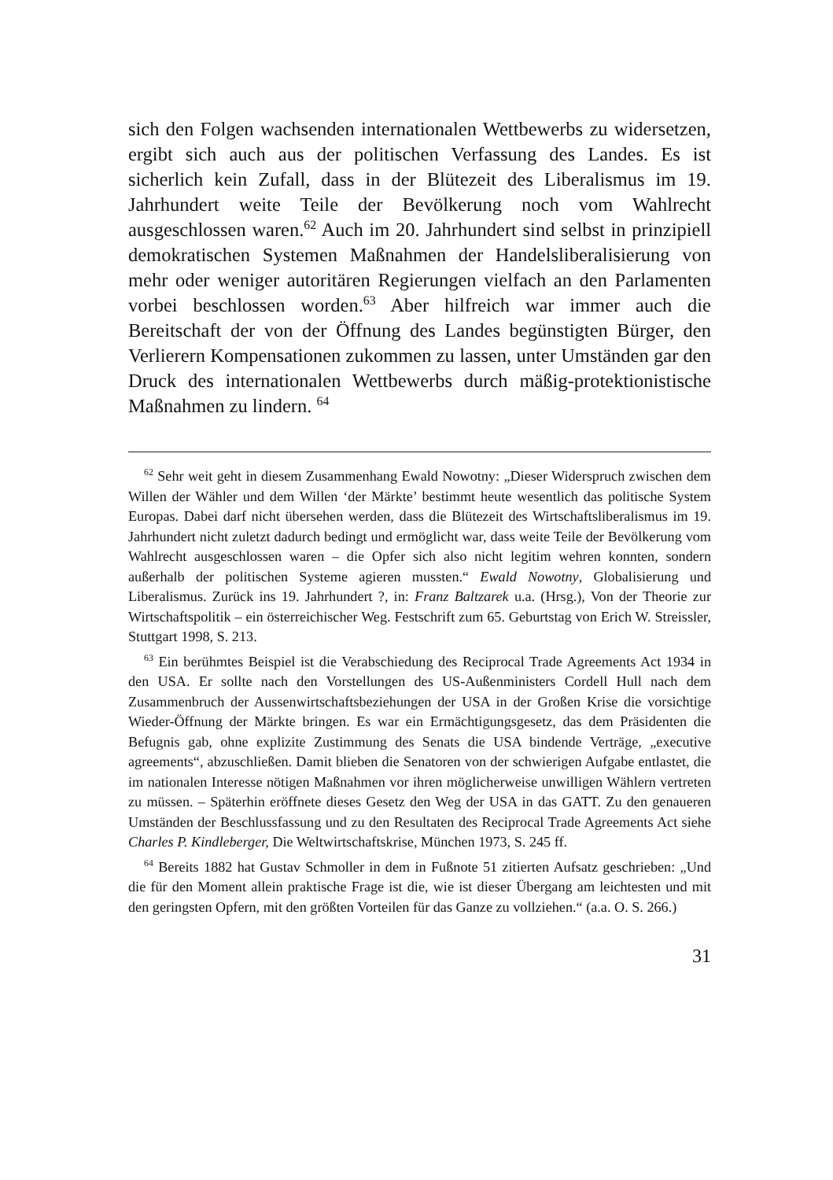sich den Folgen wachsenden internationalen Wettbewerbs zu widersetzen, ergibt sich auch aus der politischen Verfassung des Landes. Es ist sicherlich kein Zufall, dass in der Blütezeit des Liberalismus im 19. Jahrhundert weite Teile der Bevölkerung noch vom Wahlrecht ausgeschlossen waren.<sup>62</sup> Auch im 20. Jahrhundert sind selbst in prinzipiell demokratischen Systemen Maßnahmen der Handelsliberalisierung von mehr oder weniger autoritären Regierungen vielfach an den Parlamenten vorbei beschlossen worden.<sup>63</sup> Aber hilfreich war immer auch die Bereitschaft der von der Öffnung des Landes begünstigten Bürger, den Verlierern Kompensationen zukommen zu lassen, unter Umständen gar den Druck des internationalen Wettbewerbs durch mäßig-protektionistische Maßnahmen zu lindern. <sup>64</sup>
<sup>62</sup> Sehr weit geht in diesem Zusammenhang Ewald Nowotny: „Dieser Widerspruch zwischen dem Willen der Wähler und dem Willen ‘der Märkte’ bestimmt heute wesentlich das politische System Europas. Dabei darf nicht übersehen werden, dass die Blütezeit des Wirtschaftsliberalismus im 19. Jahrhundert nicht zuletzt dadurch bedingt und ermöglicht war, dass weite Teile der Bevölkerung vom Wahlrecht ausgeschlossen waren – die Opfer sich also nicht legitim wehren konnten, sondern außerhalb der politischen Systeme agieren mussten.“ Ewald Nowotny, Globalisierung und Liberalismus. Zurück ins 19. Jahrhundert ?, in: Franz Baltzarek u.a. (Hrsg.), Von der Theorie zur Wirtschaftspolitik – ein österreichischer Weg. Festschrift zum 65. Geburtstag von Erich W. Streissler, Stuttgart 1998, S. 213.
<sup>63</sup> Ein berühmtes Beispiel ist die Verabschiedung des Reciprocal Trade Agreements Act 1934 in den USA. Er sollte nach den Vorstellungen des US-Außenministers Cordell Hull nach dem Zusammenbruch der Aussenwirtschaftsbeziehungen der USA in der Großen Krise die vorsichtige Wieder-Öffnung der Märkte bringen. Es war ein Ermächtigungsgesetz, das dem Präsidenten die Befugnis gab, ohne explizite Zustimmung des Senats die USA bindende Verträge, „executive agreements“, abzuschließen. Damit blieben die Senatoren von der schwierigen Aufgabe entlastet, die im nationalen Interesse nötigen Maßnahmen vor ihren möglicherweise unwilligen Wählern vertreten zu müssen. – Späterhin eröffnete dieses Gesetz den Weg der USA in das GATT. Zu den genaueren Umständen der Beschlussfassung und zu den Resultaten des Reciprocal Trade Agreements Act siehe Charles P. Kindleberger, Die Weltwirtschaftskrise, München 1973, S. 245 ff.
<sup>64</sup> Bereits 1882 hat Gustav Schmoller in dem in Fußnote 51 zitierten Aufsatz geschrieben: „Und die für den Moment allein praktische Frage ist die, wie ist dieser Übergang am leichtesten und mit den geringsten Opfern, mit den größten Vorteilen für das Ganze zu vollziehen.“ (a.a. O. S. 266.)
31